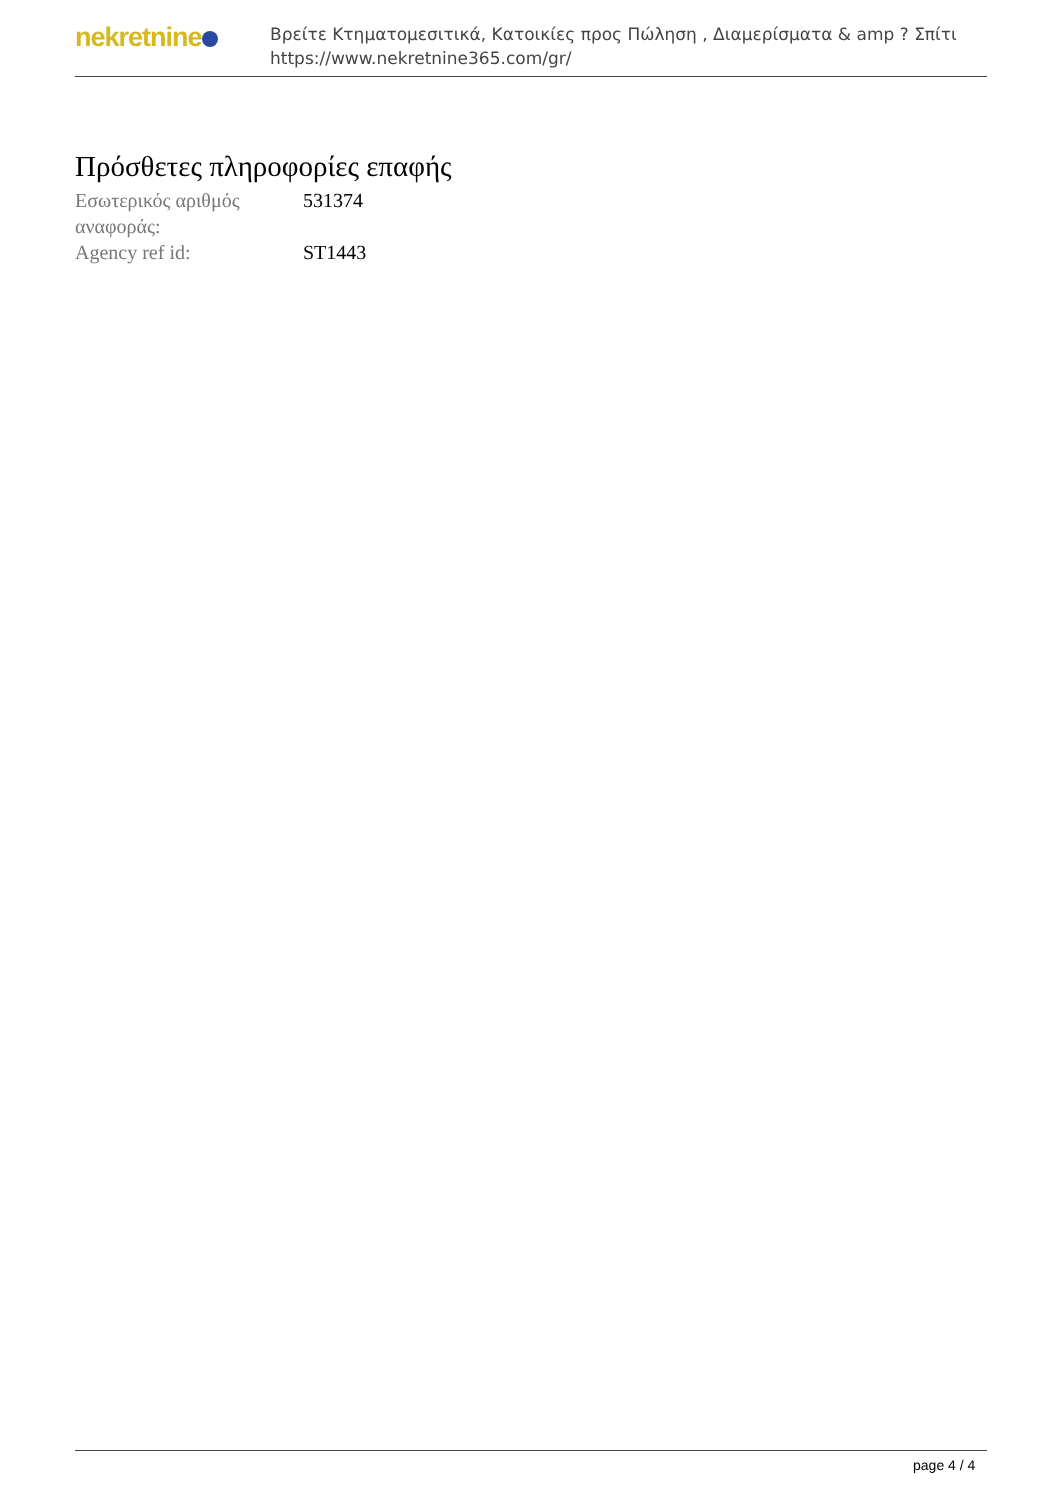nekretnine
Βρείτε Κτηματομεσιτικά, Κατοικίες προς Πώληση , Διαμερίσματα & amp ? Σπίτι
https://www.nekretnine365.com/gr/
Πρόσθετες πληροφορίες επαφής
| Εσωτερικός αριθμός αναφοράς: | 531374 |
| Agency ref id: | ST1443 |
page 4 / 4